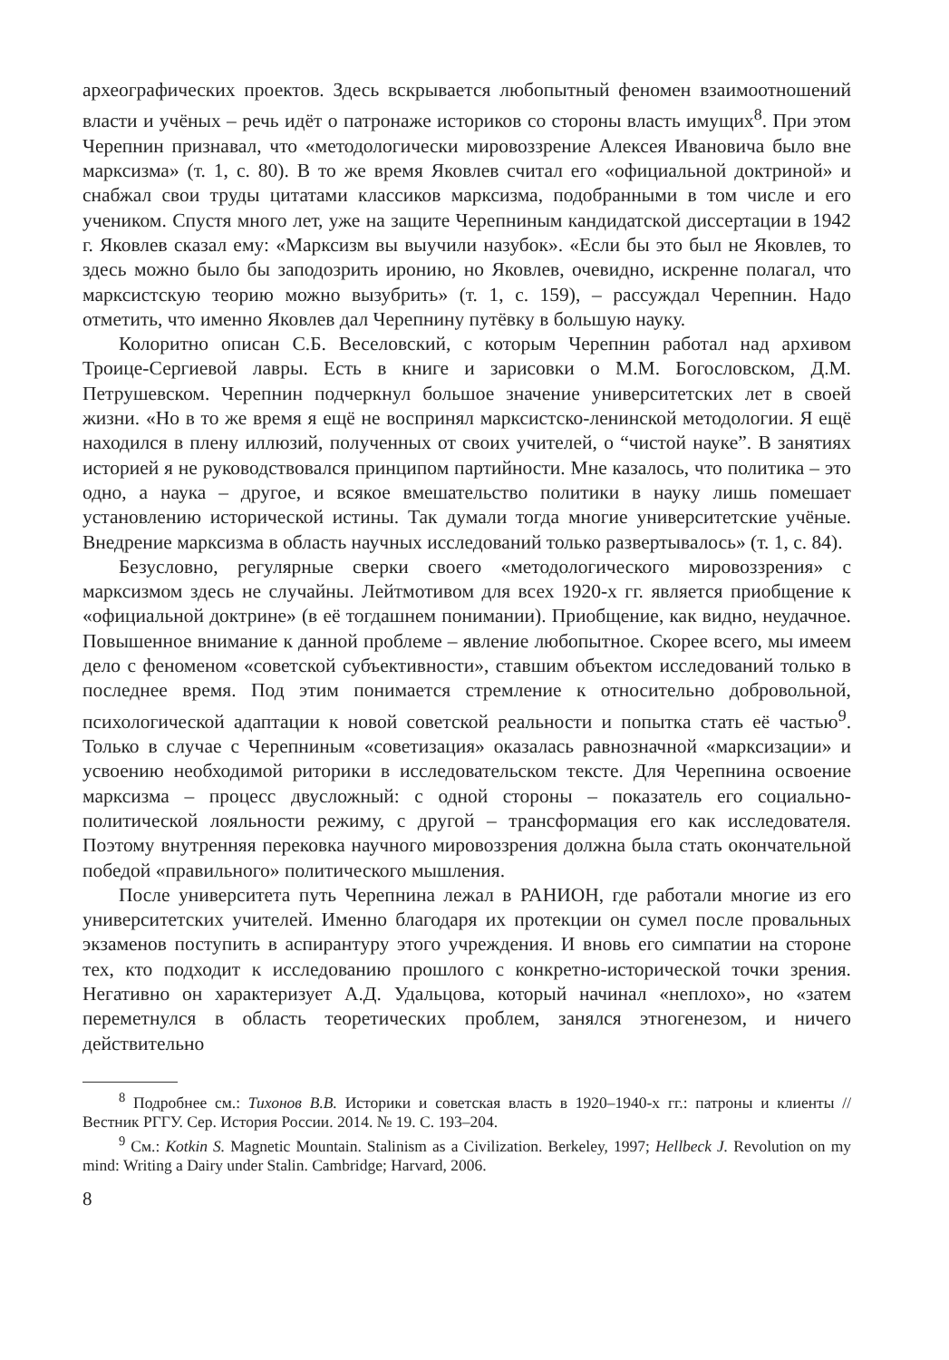археографических проектов. Здесь вскрывается любопытный феномен взаимоотношений власти и учёных – речь идёт о патронаже историков со стороны власть имущих<sup>8</sup>. При этом Черепнин признавал, что «методологически мировоззрение Алексея Ивановича было вне марксизма» (т. 1, с. 80). В то же время Яковлев считал его «официальной доктриной» и снабжал свои труды цитатами классиков марксизма, подобранными в том числе и его учеником. Спустя много лет, уже на защите Черепниным кандидатской диссертации в 1942 г. Яковлев сказал ему: «Марксизм вы выучили назубок». «Если бы это был не Яковлев, то здесь можно было бы заподозрить иронию, но Яковлев, очевидно, искренне полагал, что марксистскую теорию можно вызубрить» (т. 1, с. 159), – рассуждал Черепнин. Надо отметить, что именно Яковлев дал Черепнину путёвку в большую науку.
Колоритно описан С.Б. Веселовский, с которым Черепнин работал над архивом Троице-Сергиевой лавры. Есть в книге и зарисовки о М.М. Богословском, Д.М. Петрушевском. Черепнин подчеркнул большое значение университетских лет в своей жизни. «Но в то же время я ещё не воспринял марксистско-ленинской методологии. Я ещё находился в плену иллюзий, полученных от своих учителей, о “чистой науке”. В занятиях историей я не руководствовался принципом партийности. Мне казалось, что политика – это одно, а наука – другое, и всякое вмешательство политики в науку лишь помешает установлению исторической истины. Так думали тогда многие университетские учёные. Внедрение марксизма в область научных исследований только развертывалось» (т. 1, с. 84).
Безусловно, регулярные сверки своего «методологического мировоззрения» с марксизмом здесь не случайны. Лейтмотивом для всех 1920-х гг. является приобщение к «официальной доктрине» (в её тогдашнем понимании). Приобщение, как видно, неудачное. Повышенное внимание к данной проблеме – явление любопытное. Скорее всего, мы имеем дело с феноменом «советской субъективности», ставшим объектом исследований только в последнее время. Под этим понимается стремление к относительно добровольной, психологической адаптации к новой советской реальности и попытка стать её частью<sup>9</sup>. Только в случае с Черепниным «советизация» оказалась равнозначной «марксизации» и усвоению необходимой риторики в исследовательском тексте. Для Черепнина освоение марксизма – процесс двусложный: с одной стороны – показатель его социально-политической лояльности режиму, с другой – трансформация его как исследователя. Поэтому внутренняя перековка научного мировоззрения должна была стать окончательной победой «правильного» политического мышления.
После университета путь Черепнина лежал в РАНИОН, где работали многие из его университетских учителей. Именно благодаря их протекции он сумел после провальных экзаменов поступить в аспирантуру этого учреждения. И вновь его симпатии на стороне тех, кто подходит к исследованию прошлого с конкретно-исторической точки зрения. Негативно он характеризует А.Д. Удальцова, который начинал «неплохо», но «затем переметнулся в область теоретических проблем, занялся этногенезом, и ничего действительно
<sup>8</sup> Подробнее см.: Тихонов В.В. Историки и советская власть в 1920–1940-х гг.: патроны и клиенты // Вестник РГГУ. Сер. История России. 2014. № 19. С. 193–204.
<sup>9</sup> См.: Kotkin S. Magnetic Mountain. Stalinism as a Civilization. Berkeley, 1997; Hellbeck J. Revolution on my mind: Writing a Dairy under Stalin. Cambridge; Harvard, 2006.
8